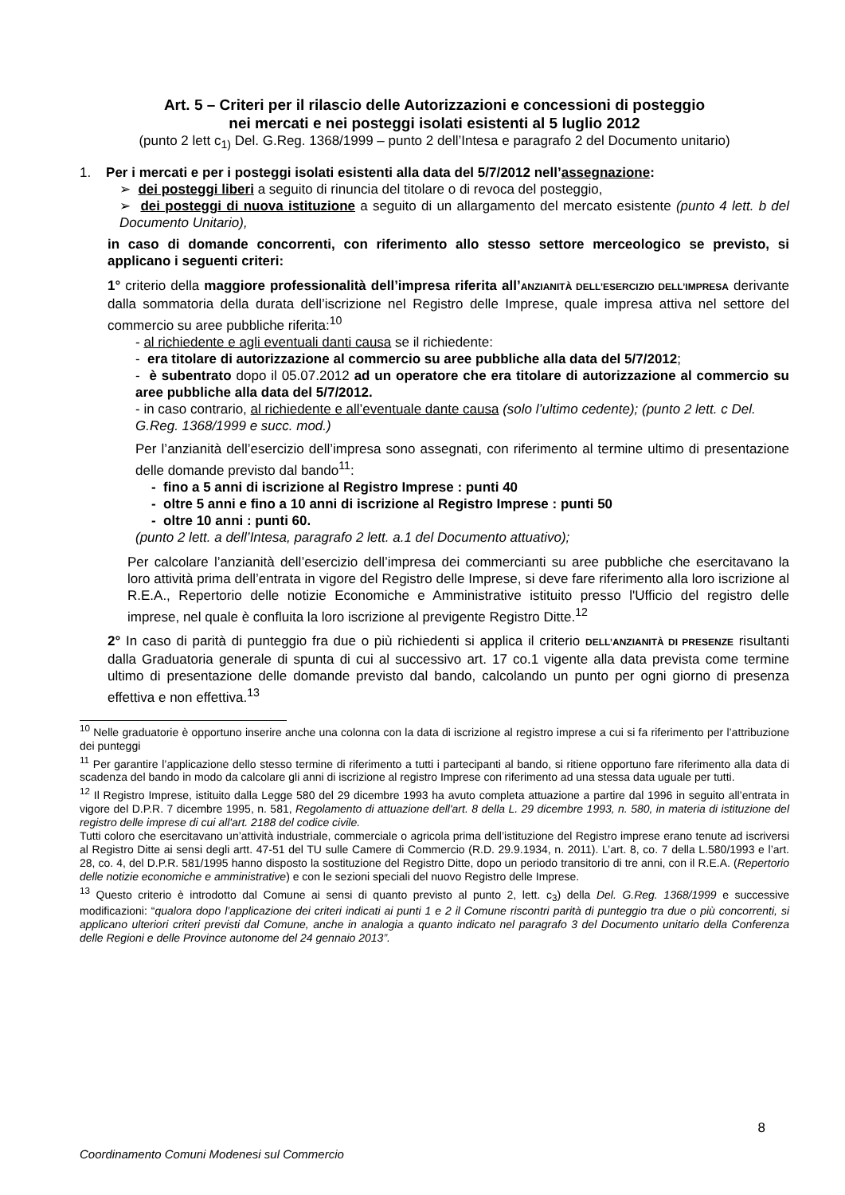Art. 5 – Criteri per il rilascio delle Autorizzazioni e concessioni di posteggio
nei mercati e nei posteggi isolati esistenti al 5 luglio 2012
(punto 2 lett c<sub>1)</sub> Del. G.Reg. 1368/1999 – punto 2 dell’Intesa e paragrafo 2 del Documento unitario)
1. Per i mercati e per i posteggi isolati esistenti alla data del 5/7/2012 nell’assegnazione:
➢ dei posteggi liberi a seguito di rinuncia del titolare o di revoca del posteggio,
➢ dei posteggi di nuova istituzione a seguito di un allargamento del mercato esistente (punto 4 lett. b del Documento Unitario),
in caso di domande concorrenti, con riferimento allo stesso settore merceologico se previsto, si applicano i seguenti criteri:
1° criterio della maggiore professionalità dell’impresa riferita all’ANZIANITÀ DELL’ESERCIZIO DELL’IMPRESA derivante dalla sommatoria della durata dell’iscrizione nel Registro delle Imprese, quale impresa attiva nel settore del commercio su aree pubbliche riferita:<sup>10</sup>
- al richiedente e agli eventuali danti causa se il richiedente:
- era titolare di autorizzazione al commercio su aree pubbliche alla data del 5/7/2012;
- è subentrato dopo il 05.07.2012 ad un operatore che era titolare di autorizzazione al commercio su aree pubbliche alla data del 5/7/2012.
- in caso contrario, al richiedente e all’eventuale dante causa (solo l’ultimo cedente); (punto 2 lett. c Del. G.Reg. 1368/1999 e succ. mod.)
Per l’anzianità dell’esercizio dell’impresa sono assegnati, con riferimento al termine ultimo di presentazione delle domande previsto dal bando<sup>11</sup>:
- fino a 5 anni di iscrizione al Registro Imprese : punti 40
- oltre 5 anni e fino a 10 anni di iscrizione al Registro Imprese : punti 50
- oltre 10 anni : punti 60.
(punto 2 lett. a dell’Intesa, paragrafo 2 lett. a.1 del Documento attuativo);
Per calcolare l’anzianità dell’esercizio dell’impresa dei commercianti su aree pubbliche che esercitavano la loro attività prima dell’entrata in vigore del Registro delle Imprese, si deve fare riferimento alla loro iscrizione al R.E.A., Repertorio delle notizie Economiche e Amministrative istituito presso l'Ufficio del registro delle imprese, nel quale è confluita la loro iscrizione al previgente Registro Ditte.<sup>12</sup>
2° In caso di parità di punteggio fra due o più richiedenti si applica il criterio DELL’ANZIANITÀ DI PRESENZE risultanti dalla Graduatoria generale di spunta di cui al successivo art. 17 co.1 vigente alla data prevista come termine ultimo di presentazione delle domande previsto dal bando, calcolando un punto per ogni giorno di presenza effettiva e non effettiva.<sup>13</sup>
<sup>10</sup> Nelle graduatorie è opportuno inserire anche una colonna con la data di iscrizione al registro imprese a cui si fa riferimento per l’attribuzione dei punteggi
<sup>11</sup> Per garantire l’applicazione dello stesso termine di riferimento a tutti i partecipanti al bando, si ritiene opportuno fare riferimento alla data di scadenza del bando in modo da calcolare gli anni di iscrizione al registro Imprese con riferimento ad una stessa data uguale per tutti.
<sup>12</sup> Il Registro Imprese, istituito dalla Legge 580 del 29 dicembre 1993 ha avuto completa attuazione a partire dal 1996 in seguito all’entrata in vigore del D.P.R. 7 dicembre 1995, n. 581, Regolamento di attuazione dell'art. 8 della L. 29 dicembre 1993, n. 580, in materia di istituzione del registro delle imprese di cui all'art. 2188 del codice civile.
Tutti coloro che esercitavano un’attività industriale, commerciale o agricola prima dell’istituzione del Registro imprese erano tenute ad iscriversi al Registro Ditte ai sensi degli artt. 47-51 del TU sulle Camere di Commercio (R.D. 29.9.1934, n. 2011). L’art. 8, co. 7 della L.580/1993 e l’art. 28, co. 4, del D.P.R. 581/1995 hanno disposto la sostituzione del Registro Ditte, dopo un periodo transitorio di tre anni, con il R.E.A. (Repertorio delle notizie economiche e amministrative) e con le sezioni speciali del nuovo Registro delle Imprese.
<sup>13</sup> Questo criterio è introdotto dal Comune ai sensi di quanto previsto al punto 2, lett. c<sub>3</sub>) della Del. G.Reg. 1368/1999 e successive modificazioni: “qualora dopo l’applicazione dei criteri indicati ai punti 1 e 2 il Comune riscontri parità di punteggio tra due o più concorrenti, si applicano ulteriori criteri previsti dal Comune, anche in analogia a quanto indicato nel paragrafo 3 del Documento unitario della Conferenza delle Regioni e delle Province autonome del 24 gennaio 2013”.
8
Coordinamento Comuni Modenesi sul Commercio